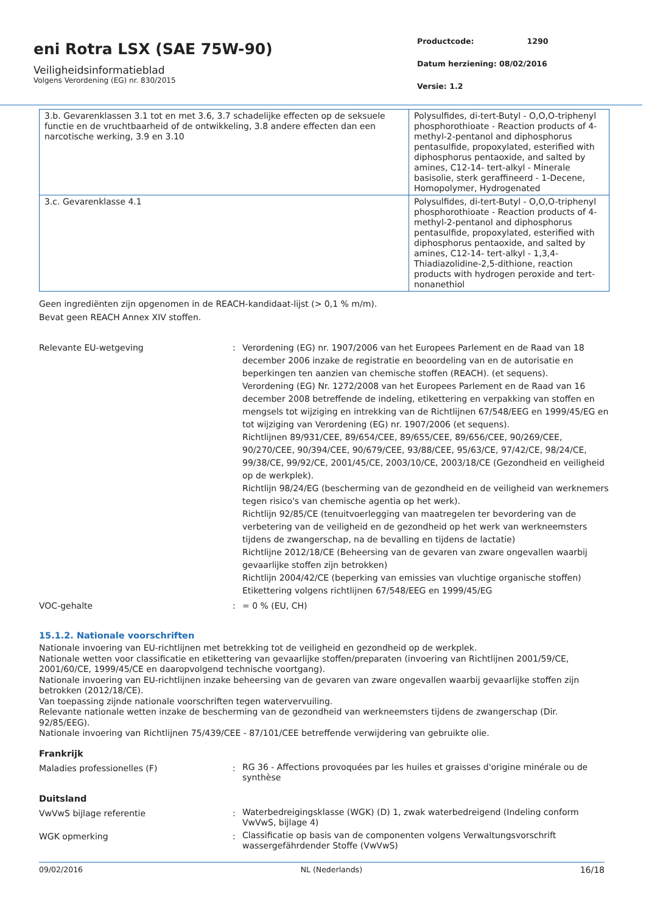eni Rotra LSX (SAE 75W-90)
Veiligheidsinformatieblad
Volgens Verordening (EG) nr. 830/2015
Productcode: 1290
Datum herziening: 08/02/2016
Versie: 1.2
| 3.b. Gevarenklassen 3.1 tot en met 3.6, 3.7 schadelijke effecten op de seksuele functie en de vruchtbaarheid of de ontwikkeling, 3.8 andere effecten dan een narcotische werking, 3.9 en 3.10 | Polysulfides, di-tert-Butyl - O,O,O-triphenyl phosphorothioate - Reaction products of 4-methyl-2-pentanol and diphosphorus pentasulfide, propoxylated, esterified with diphosphorus pentaoxide, and salted by amines, C12-14- tert-alkyl - Minerale basisolie, sterk geraffineerd - 1-Decene, Homopolymer, Hydrogenated |
| 3.c. Gevarenklasse 4.1 | Polysulfides, di-tert-Butyl - O,O,O-triphenyl phosphorothioate - Reaction products of 4-methyl-2-pentanol and diphosphorus pentasulfide, propoxylated, esterified with diphosphorus pentaoxide, and salted by amines, C12-14- tert-alkyl - 1,3,4-Thiadiazolidine-2,5-dithione, reaction products with hydrogen peroxide and tert-nonanethiol |
Geen ingrediënten zijn opgenomen in de REACH-kandidaat-lijst (> 0,1 % m/m).
Bevat geen REACH Annex XIV stoffen.
| Relevante EU-wetgeving | : | Verordening (EG) nr. 1907/2006 van het Europees Parlement en de Raad van 18 december 2006 inzake de registratie en beoordeling van en de autorisatie en beperkingen ten aanzien van chemische stoffen (REACH). (et sequens). Verordening (EG) Nr. 1272/2008 van het Europees Parlement en de Raad van 16 december 2008 betreffende de indeling, etikettering en verpakking van stoffen en mengsels tot wijziging en intrekking van de Richtlijnen 67/548/EEG en 1999/45/EG en tot wijziging van Verordening (EG) nr. 1907/2006 (et sequens). Richtlijnen 89/931/CEE, 89/654/CEE, 89/655/CEE, 89/656/CEE, 90/269/CEE, 90/270/CEE, 90/394/CEE, 90/679/CEE, 93/88/CEE, 95/63/CE, 97/42/CE, 98/24/CE, 99/38/CE, 99/92/CE, 2001/45/CE, 2003/10/CE, 2003/18/CE (Gezondheid en veiligheid op de werkplek). Richtlijn 98/24/EG (bescherming van de gezondheid en de veiligheid van werknemers tegen risico's van chemische agentia op het werk). Richtlijn 92/85/CE (tenuitvoerlegging van maatregelen ter bevordering van de verbetering van de veiligheid en de gezondheid op het werk van werkneemsters tijdens de zwangerschap, na de bevalling en tijdens de lactatie) Richtlijne 2012/18/CE (Beheersing van de gevaren van zware ongevallen waarbij gevaarlijke stoffen zijn betrokken) Richtlijn 2004/42/CE (beperking van emissies van vluchtige organische stoffen) Etikettering volgens richtlijnen 67/548/EEG en 1999/45/EG |
| VOC-gehalte | : | = 0 % (EU, CH) |
15.1.2. Nationale voorschriften
Nationale invoering van EU-richtlijnen met betrekking tot de veiligheid en gezondheid op de werkplek.
Nationale wetten voor classificatie en etikettering van gevaarlijke stoffen/preparaten (invoering van Richtlijnen 2001/59/CE, 2001/60/CE, 1999/45/CE en daaropvolgend technische voortgang).
Nationale invoering van EU-richtlijnen inzake beheersing van de gevaren van zware ongevallen waarbij gevaarlijke stoffen zijn betrokken (2012/18/CE).
Van toepassing zijnde nationale voorschriften tegen watervervuiling.
Relevante nationale wetten inzake de bescherming van de gezondheid van werkneemsters tijdens de zwangerschap (Dir. 92/85/EEG).
Nationale invoering van Richtlijnen 75/439/CEE - 87/101/CEE betreffende verwijdering van gebruikte olie.
Frankrijk
| Maladies professionelles (F) | : | RG 36 - Affections provoquées par les huiles et graisses d'origine minérale ou de synthèse |
Duitsland
| VwVwS bijlage referentie | : | Waterbedreigingsklasse (WGK) (D) 1, zwak waterbedreigend (Indeling conform VwVwS, bijlage 4) |
| WGK opmerking | : | Classificatie op basis van de componenten volgens Verwaltungsvorschrift wassergefährdender Stoffe (VwVwS) |
09/02/2016 NL (Nederlands) 16/18